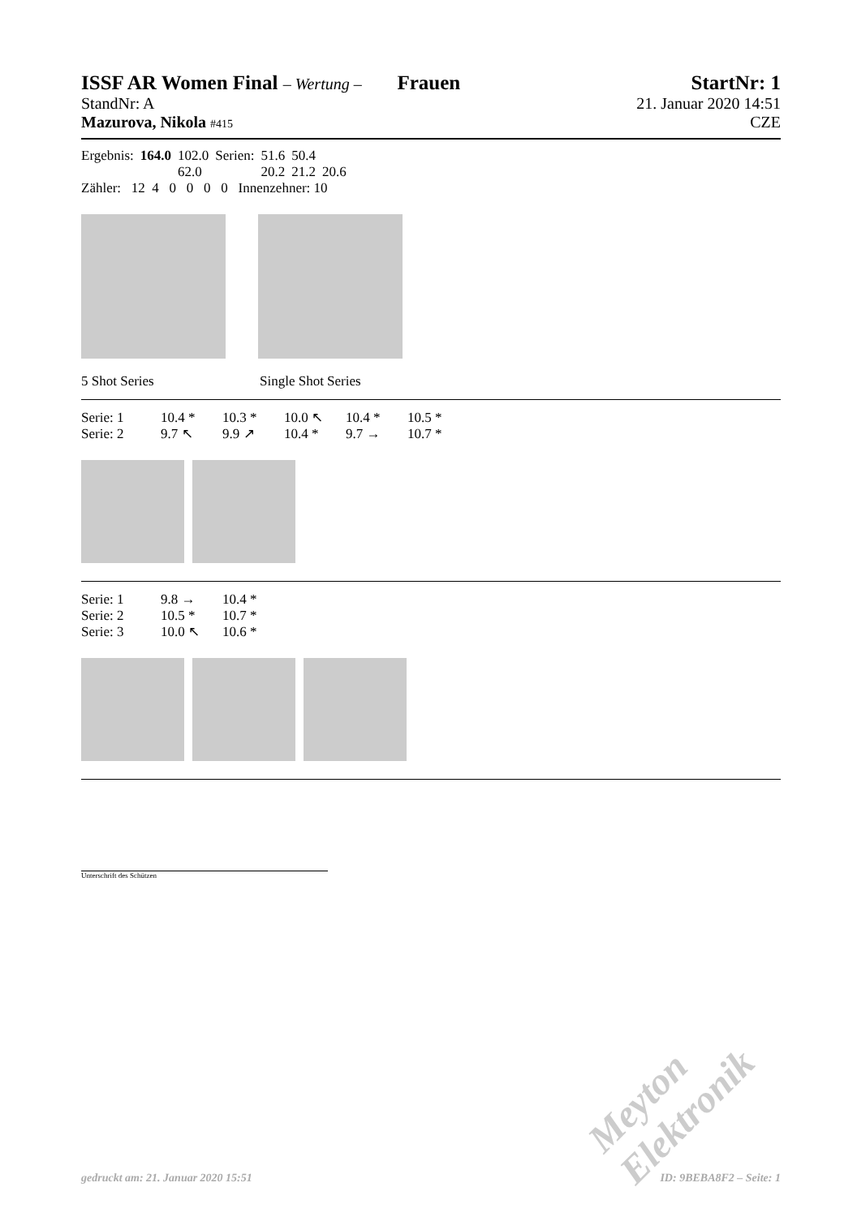ISSF AR Women Final – Wertung – Frauen StartNr: 1
StandNr: A 21. Januar 2020 14:51
Mazurova, Nikola #415 CZE
| Ergebnis: | 164.0 | 102.0 | Serien: | 51.6 | 50.4 | |
| | | 62.0 | | 20.2 | 21.2 | 20.6 |
Zähler: 12 4 0 0 0 0 Innenzehner: 10
5 Shot Series Single Shot Series
| Serie: 1 | 10.4 * | 10.3 * | 10.0 ↖ | 10.4 * | 10.5 * |
| Serie: 2 | 9.7 ↖ | 9.9 ↗ | 10.4 * | 9.7 → | 10.7 * |
| Serie: 1 | 9.8 → | 10.4 * |
| Serie: 2 | 10.5 * | 10.7 * |
| Serie: 3 | 10.0 ↖ | 10.6 * |
Unterschrift des Schützen
Meyton Elektronik
gedruckt am: 21. Januar 2020 15:51 ID: 9BEBA8F2 – Seite: 1